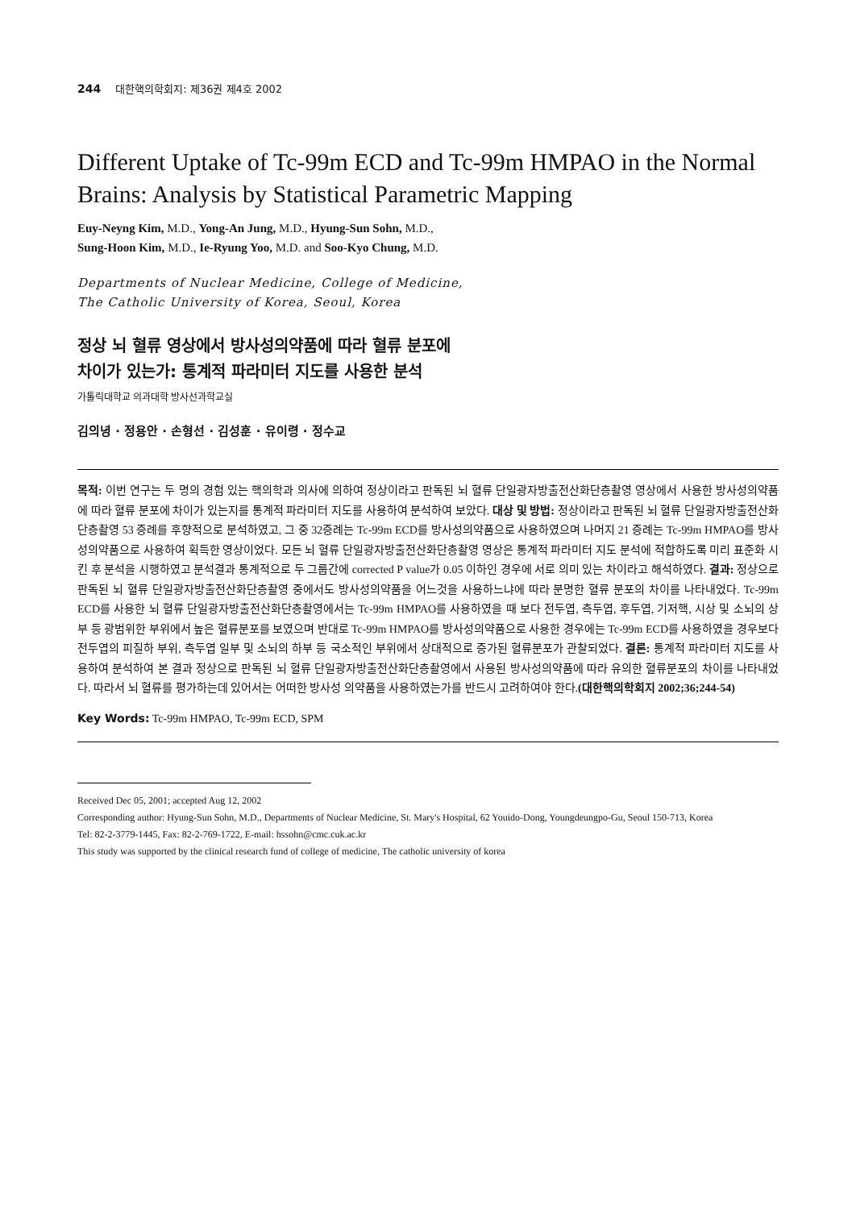244 대한핵의학회지: 제36권 제4호 2002
Different Uptake of Tc-99m ECD and Tc-99m HMPAO in the Normal Brains: Analysis by Statistical Parametric Mapping
Euy-Neyng Kim, M.D., Yong-An Jung, M.D., Hyung-Sun Sohn, M.D.,
Sung-Hoon Kim, M.D., Ie-Ryung Yoo, M.D. and Soo-Kyo Chung, M.D.
Departments of Nuclear Medicine, College of Medicine,
The Catholic University of Korea, Seoul, Korea
정상 뇌 혈류 영상에서 방사성의약품에 따라 혈류 분포에
차이가 있는가: 통계적 파라미터 지도를 사용한 분석
가톨릭대학교 의과대학 방사선과학교실
김의녕 · 정용안 · 손형선 · 김성훈 · 유이령 · 정수교
목적: 이번 연구는 두 명의 경험 있는 핵의학과 의사에 의하여 정상이라고 판독된 뇌 혈류 단일광자방출전산화단층촬영 영상에서 사용한 방사성의약품에 따라 혈류 분포에 차이가 있는지를 통계적 파라미터 지도를 사용하여 분석하여 보았다. 대상 및 방법: 정상이라고 판독된 뇌 혈류 단일광자방출전산화단층촬영 53 증례를 후향적으로 분석하였고, 그 중 32증례는 Tc-99m ECD를 방사성의약품으로 사용하였으며 나머지 21 증례는 Tc-99m HMPAO를 방사성의약품으로 사용하여 획득한 영상이었다. 모든 뇌 혈류 단일광자방출전산화단층촬영 영상은 통계적 파라미터 지도 분석에 적합하도록 미리 표준화 시킨 후 분석을 시행하였고 분석결과 통계적으로 두 그룹간에 corrected P value가 0.05 이하인 경우에 서로 의미 있는 차이라고 해석하였다. 결과: 정상으로 판독된 뇌 혈류 단일광자방출전산화단층촬영 중에서도 방사성의약품을 어느것을 사용하느냐에 따라 분명한 혈류 분포의 차이를 나타내었다. Tc-99m ECD를 사용한 뇌 혈류 단일광자방출전산화단층촬영에서는 Tc-99m HMPAO를 사용하였을 때 보다 전두엽, 측두엽, 후두엽, 기저핵, 시상 및 소뇌의 상부 등 광범위한 부위에서 높은 혈류분포를 보였으며 반대로 Tc-99m HMPAO를 방사성의약품으로 사용한 경우에는 Tc-99m ECD를 사용하였을 경우보다 전두엽의 피질하 부위, 측두엽 일부 및 소뇌의 하부 등 국소적인 부위에서 상대적으로 증가된 혈류분포가 관찰되었다. 결론: 통계적 파라미터 지도를 사용하여 분석하여 본 결과 정상으로 판독된 뇌 혈류 단일광자방출전산화단층촬영에서 사용된 방사성의약품에 따라 유의한 혈류분포의 차이를 나타내었다. 따라서 뇌 혈류를 평가하는데 있어서는 어떠한 방사성 의약품을 사용하였는가를 반드시 고려하여야 한다.(대한핵의학회지 2002;36;244-54)
Key Words: Tc-99m HMPAO, Tc-99m ECD, SPM
Received Dec 05, 2001; accepted Aug 12, 2002
Corresponding author: Hyung-Sun Sohn, M.D., Departments of Nuclear Medicine, St. Mary's Hospital, 62 Youido-Dong, Youngdeungpo-Gu, Seoul 150-713, Korea
Tel: 82-2-3779-1445, Fax: 82-2-769-1722, E-mail: hssohn@cmc.cuk.ac.kr
This study was supported by the clinical research fund of college of medicine, The catholic university of korea